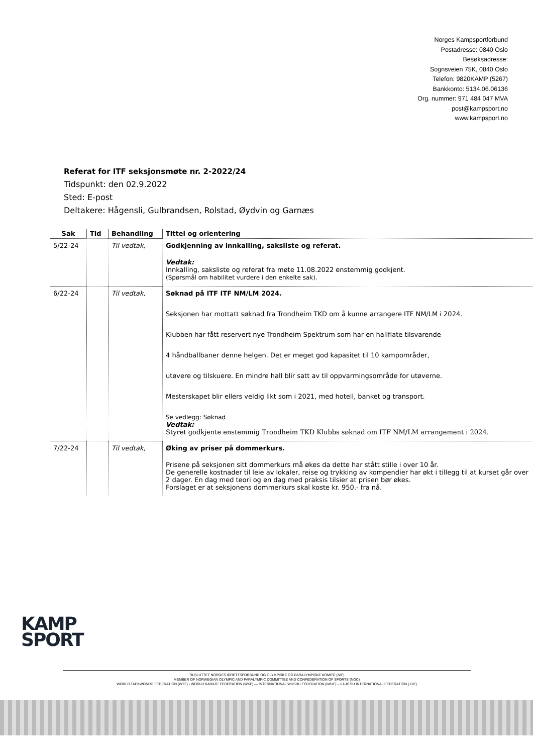Norges Kampsportforbund
Postadresse: 0840 Oslo
Besøksadresse:
Sognsveien 75K, 0840 Oslo
Telefon: 9820KAMP (5267)
Bankkonto: 5134.06.06136
Org. nummer: 971 484 047 MVA
post@kampsport.no
www.kampsport.no
Referat for ITF seksjonsmøte nr. 2-2022/24
Tidspunkt: den 02.9.2022
Sted: E-post
Deltakere: Hågensli, Gulbrandsen, Rolstad, Øydvin og Garnæs
| Sak | Tid | Behandling | Tittel og orientering |
| --- | --- | --- | --- |
| 5/22-24 | | Til vedtak, | Godkjenning av innkalling, saksliste og referat. Vedtak: Innkalling, saksliste og referat fra møte 11.08.2022 enstemmig godkjent. (Spørsmål om habilitet vurdere i den enkelte sak). |
| 6/22-24 | | Til vedtak, | Søknad på ITF ITF NM/LM 2024. Seksjonen har mottatt søknad fra Trondheim TKD om å kunne arrangere ITF NM/LM i 2024. Klubben har fått reservert nye Trondheim Spektrum som har en hallflate tilsvarende 4 håndballbaner denne helgen. Det er meget god kapasitet til 10 kampområder, utøvere og tilskuere. En mindre hall blir satt av til oppvarmingsområde for utøverne. Mesterskapet blir ellers veldig likt som i 2021, med hotell, banket og transport. Se vedlegg: Søknad Vedtak: Styret godkjente enstemmig Trondheim TKD Klubbs søknad om ITF NM/LM arrangement i 2024. |
| 7/22-24 | | Til vedtak, | Øking av priser på dommerkurs. Prisene på seksjonen sitt dommerkurs må økes da dette har stått stille i over 10 år. De generelle kostnader til leie av lokaler, reise og trykking av kompendier har økt i tillegg til at kurset går over 2 dager. En dag med teori og en dag med praksis tilsier at prisen bør økes. Forslaget er at seksjonens dommerkurs skal koste kr. 950.- fra nå. |
KAMP
SPORT
TILSLUTTET NORGES IDRETTSFORBUND OG OLYMPISKE OG PARALYMPISKE KOMITE (NIF)
MEMBER OF NORWEGIAN OLYMPIC AND PARALYMPIC COMMITTEE AND CONFEDERATION OF SPORTS (NOC)
WORLD TAEKWONDO FEDERATION (WTF) - WORLD KARATE FEDERATION (WKF) — INTERNATIONAL WUSHU FEDERATION (IWUF) - JU-JITSU INTERNATIONAL FEDERATION (JJIF)